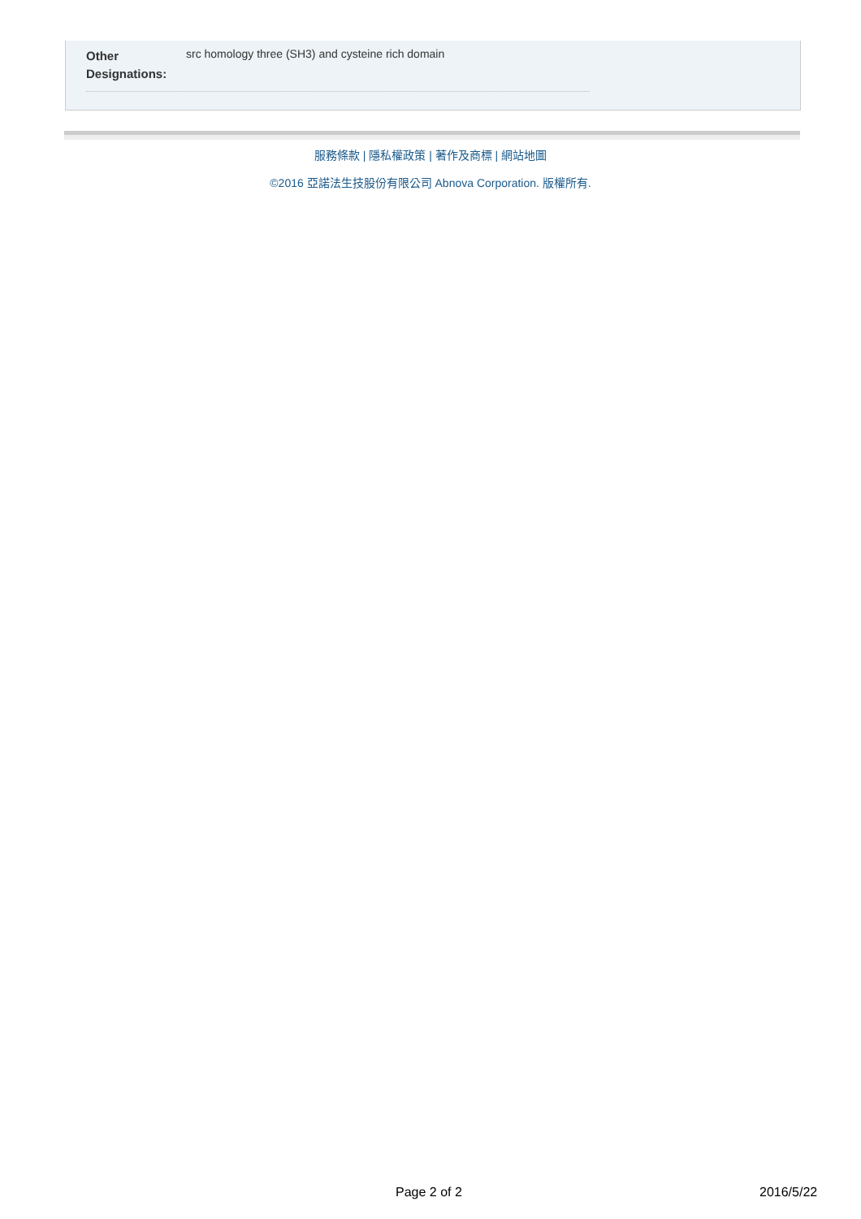Other Designations:
src homology three (SH3) and cysteine rich domain
服務條款 | 隱私權政策 | 著作及商標 | 網站地圖
©2016 亞諾法生技股份有限公司 Abnova Corporation. 版權所有.
Page 2 of 2 2016/5/22